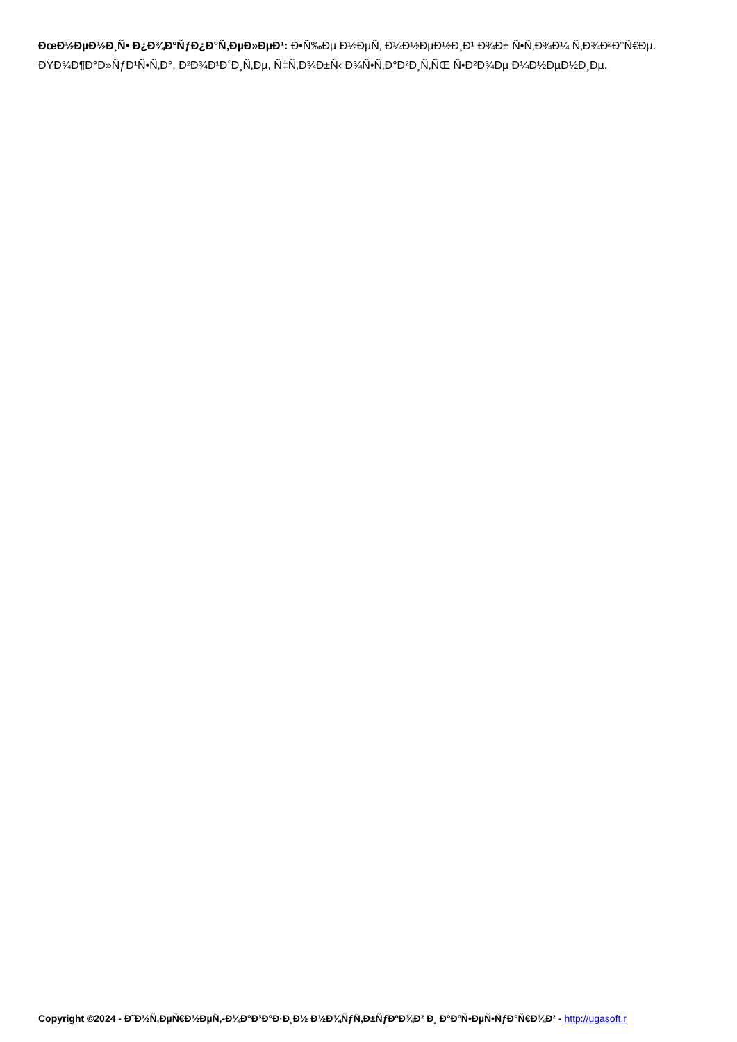ÐœÐ½ÐµÐ½Ð¸Ñ• Ð¿Ð¾ÐºÑƒÐ¿Ð°Ñ‚ÐµÐ»ÐµÐ¹: Ð•Ñ‰Ðµ Ð½ÐµÑ‚ Ð¼Ð½ÐµÐ½Ð¸Ð¹ Ð¾Ð± Ñ•Ñ‚Ð¾Ð¼ Ñ‚Ð¾Ð²Ð°Ñ€Ðµ.
ÐŸÐ¾Ð¶Ð°Ð»ÑƒÐ¹Ñ•Ñ‚Ð°, Ð²Ð¾Ð¹Ð´Ð¸Ñ‚Ðµ, Ñ‡Ñ‚Ð¾Ð±Ñ‹ Ð¾Ñ•Ñ‚Ð°Ð²Ð¸Ñ‚ÑŒ Ñ•Ð²Ð¾Ðµ Ð¼Ð½ÐµÐ½Ð¸Ðµ.
Copyright ©2024 - Ð˜Ð½Ñ‚ÐµÑ€Ð½ÐµÑ‚-Ð¼Ð°Ð³Ð°Ð·Ð¸Ð½ Ð½Ð¾ÑƒÑ‚Ð±ÑƒÐºÐ¾Ð² Ð¸ Ð°ÐºÑ•ÐµÑ•ÑƒÐ°Ñ€Ð¾Ð² - http://ugasoft.r